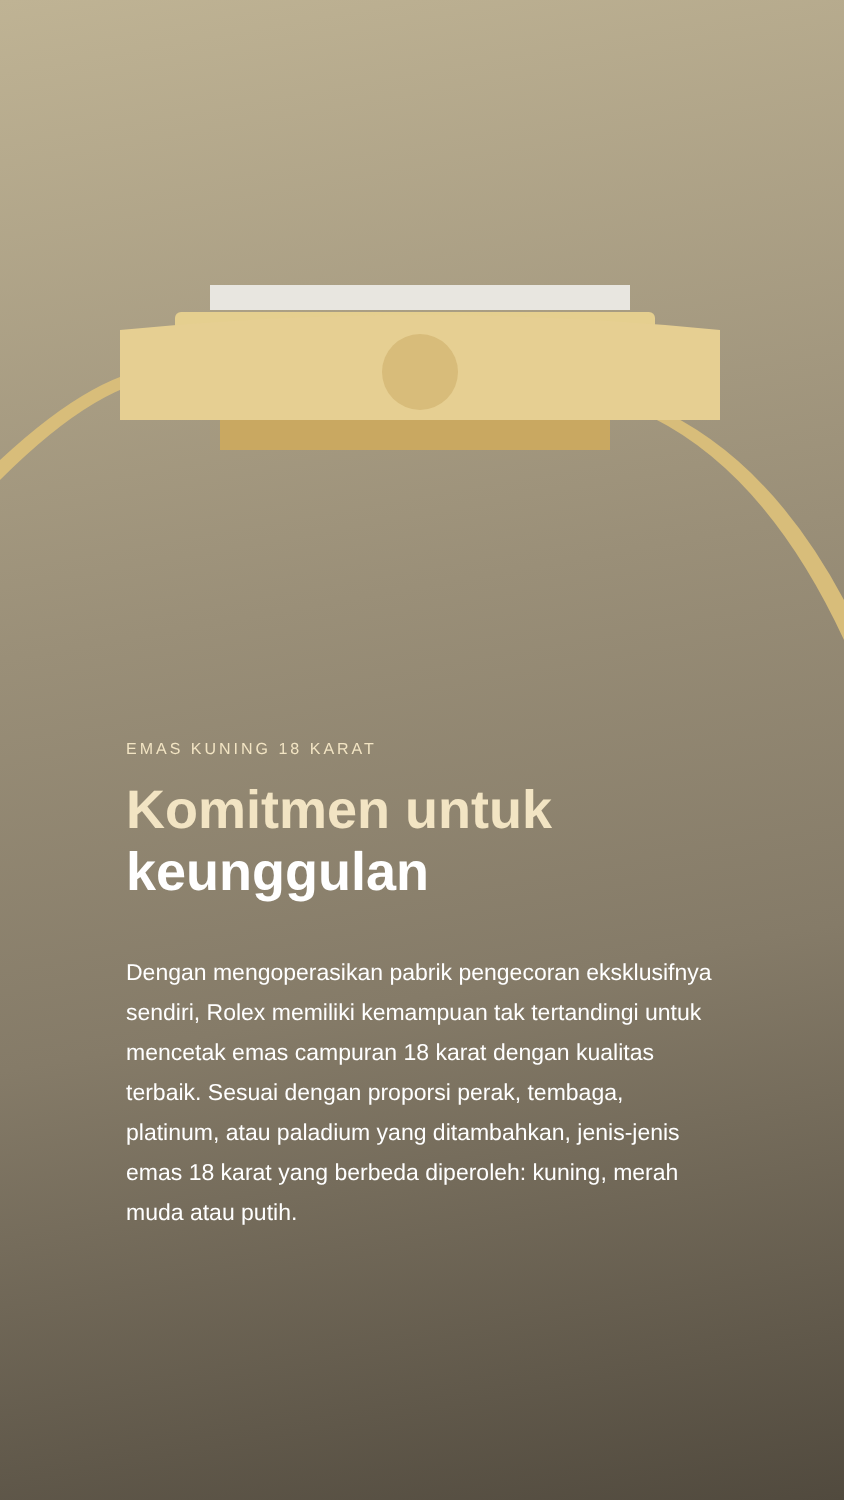EMAS KUNING 18 KARAT
Komitmen untuk
keunggulan
Dengan mengoperasikan pabrik pengecoran eksklusifnya sendiri, Rolex memiliki kemampuan tak tertandingi untuk mencetak emas campuran 18 karat dengan kualitas terbaik. Sesuai dengan proporsi perak, tembaga, platinum, atau paladium yang ditambahkan, jenis-jenis emas 18 karat yang berbeda diperoleh: kuning, merah muda atau putih.